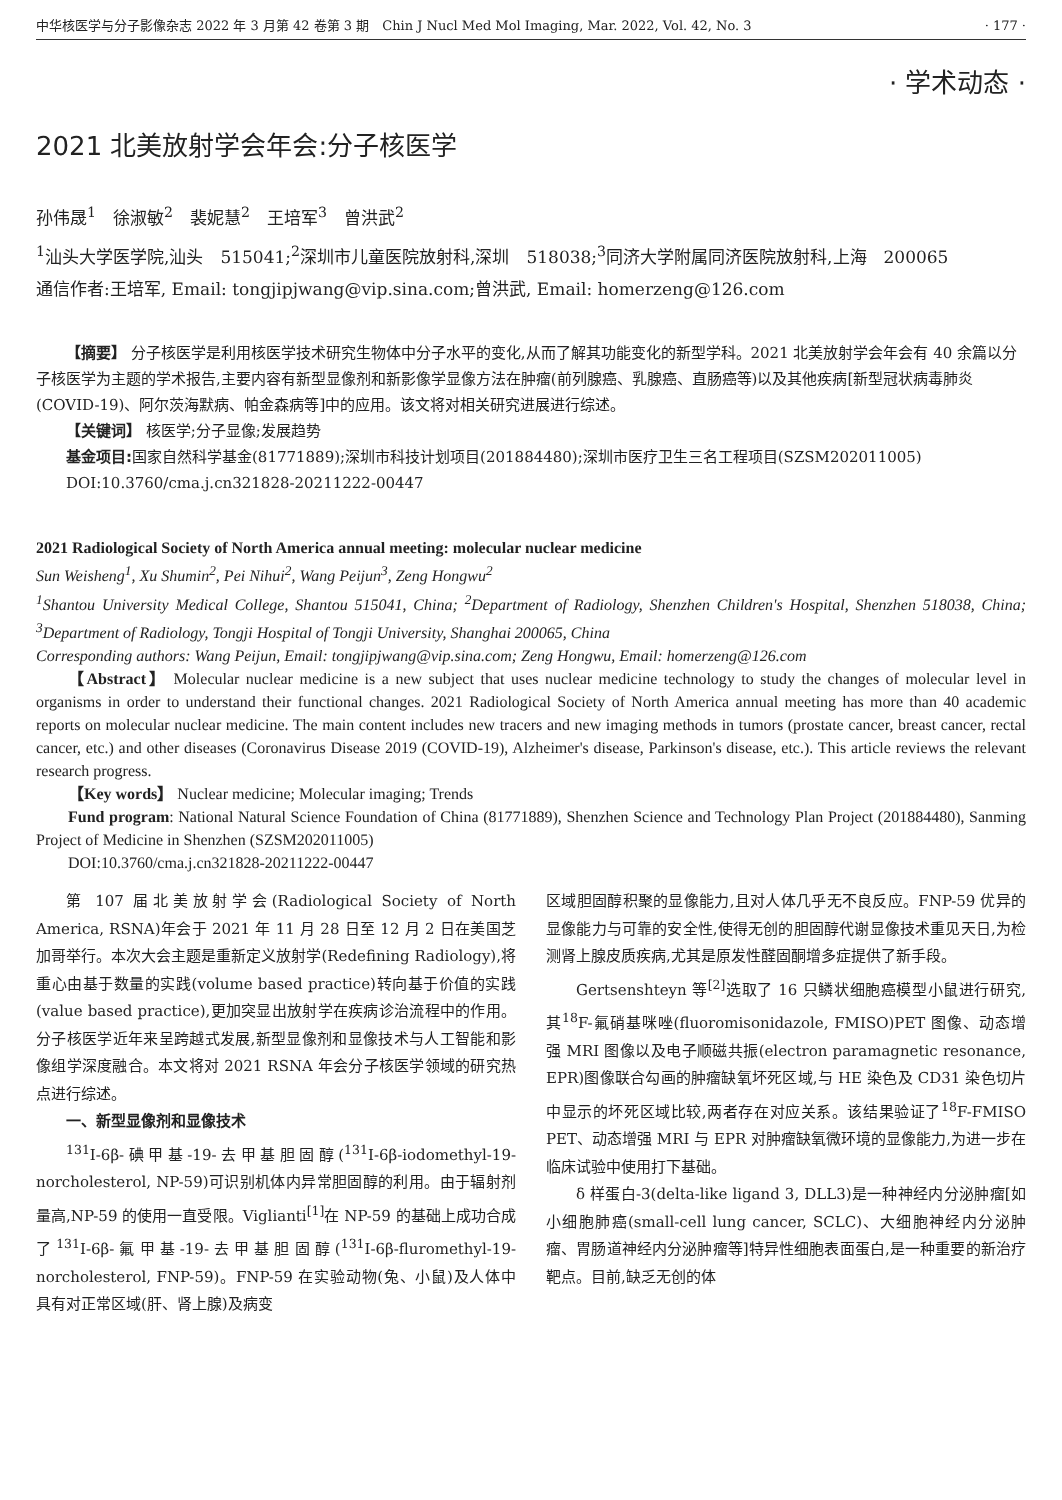中华核医学与分子影像杂志 2022 年 3 月第 42 卷第 3 期　Chin J Nucl Med Mol Imaging, Mar. 2022, Vol. 42, No. 3 · 177 ·
· 学术动态 ·
2021 北美放射学会年会:分子核医学
孙伟晟<sup>1</sup>　徐淑敏<sup>2</sup>　裴妮慧<sup>2</sup>　王培军<sup>3</sup>　曾洪武<sup>2</sup>
<sup>1</sup> 汕头大学医学院,汕头　515041;<sup>2</sup>深圳市儿童医院放射科,深圳　518038;<sup>3</sup>同济大学附属同济医院放射科,上海　200065
通信作者:王培军, Email: tongjipjwang@vip.sina.com;曾洪武, Email: homerzeng@126.com
【摘要】 分子核医学是利用核医学技术研究生物体中分子水平的变化,从而了解其功能变化的新型学科。2021 北美放射学会年会有 40 余篇以分子核医学为主题的学术报告,主要内容有新型显像剂和新影像学显像方法在肿瘤(前列腺癌、乳腺癌、直肠癌等)以及其他疾病[新型冠状病毒肺炎(COVID-19)、阿尔茨海默病、帕金森病等]中的应用。该文将对相关研究进展进行综述。
【关键词】 核医学;分子显像;发展趋势
基金项目: 国家自然科学基金(81771889);深圳市科技计划项目(201884480);深圳市医疗卫生三名工程项目(SZSM202011005)
DOI:10.3760/cma.j.cn321828-20211222-00447
2021 Radiological Society of North America annual meeting: molecular nuclear medicine
Sun Weisheng<sup>1</sup>, Xu Shumin<sup>2</sup>, Pei Nihui<sup>2</sup>, Wang Peijun<sup>3</sup>, Zeng Hongwu<sup>2</sup>
<sup>1</sup> Shantou University Medical College, Shantou 515041, China; <sup>2</sup>Department of Radiology, Shenzhen Children's Hospital, Shenzhen 518038, China; <sup>3</sup>Department of Radiology, Tongji Hospital of Tongji University, Shanghai 200065, China
Corresponding authors: Wang Peijun, Email: tongjipjwang@vip.sina.com; Zeng Hongwu, Email: homerzeng@126.com
【Abstract】 Molecular nuclear medicine is a new subject that uses nuclear medicine technology to study the changes of molecular level in organisms in order to understand their functional changes. 2021 Radiological Society of North America annual meeting has more than 40 academic reports on molecular nuclear medicine. The main content includes new tracers and new imaging methods in tumors (prostate cancer, breast cancer, rectal cancer, etc.) and other diseases (Coronavirus Disease 2019 (COVID-19), Alzheimer's disease, Parkinson's disease, etc.). This article reviews the relevant research progress.
【Key words】 Nuclear medicine; Molecular imaging; Trends
Fund program: National Natural Science Foundation of China (81771889), Shenzhen Science and Technology Plan Project (201884480), Sanming Project of Medicine in Shenzhen (SZSM202011005)
DOI:10.3760/cma.j.cn321828-20211222-00447
第 107 届北美放射学会(Radiological Society of North America, RSNA)年会于 2021 年 11 月 28 日至 12 月 2 日在美国芝加哥举行。本次大会主题是重新定义放射学(Redefining Radiology),将重心由基于数量的实践(volume based practice)转向基于价值的实践(value based practice),更加突显出放射学在疾病诊治流程中的作用。分子核医学近年来呈跨越式发展,新型显像剂和显像技术与人工智能和影像组学深度融合。本文将对 2021 RSNA 年会分子核医学领域的研究热点进行综述。
一、新型显像剂和显像技术
<sup>131</sup>I-6β-碘甲基-19-去甲基胆固醇(<sup>131</sup>I-6β-iodomethyl-19-norcholesterol, NP-59)可识别机体内异常胆固醇的利用。由于辐射剂量高,NP-59 的使用一直受限。Viglianti<sup>[1]</sup>在 NP-59 的基础上成功合成了<sup>131</sup>I-6β-氟甲基-19-去甲基胆固醇(<sup>131</sup>I-6β-fluromethyl-19-norcholesterol, FNP-59)。FNP-59 在实验动物(兔、小鼠)及人体中具有对正常区域(肝、肾上腺)及病变
区域胆固醇积聚的显像能力,且对人体几乎无不良反应。FNP-59 优异的显像能力与可靠的安全性,使得无创的胆固醇代谢显像技术重见天日,为检测肾上腺皮质疾病,尤其是原发性醛固酮增多症提供了新手段。
Gertsenshteyn 等<sup>[2]</sup>选取了 16 只鳞状细胞癌模型小鼠进行研究,其<sup>18</sup>F-氟硝基咪唑(fluoromisonidazole, FMISO)PET 图像、动态增强 MRI 图像以及电子顺磁共振(electron paramagnetic resonance, EPR)图像联合勾画的肿瘤缺氧坏死区域,与 HE 染色及 CD31 染色切片中显示的坏死区域比较,两者存在对应关系。该结果验证了<sup>18</sup>F-FMISO PET、动态增强 MRI 与 EPR 对肿瘤缺氧微环境的显像能力,为进一步在临床试验中使用打下基础。
δ 样蛋白-3(delta-like ligand 3, DLL3)是一种神经内分泌肿瘤[如小细胞肺癌(small-cell lung cancer, SCLC)、大细胞神经内分泌肿瘤、胃肠道神经内分泌肿瘤等]特异性细胞表面蛋白,是一种重要的新治疗靶点。目前,缺乏无创的体